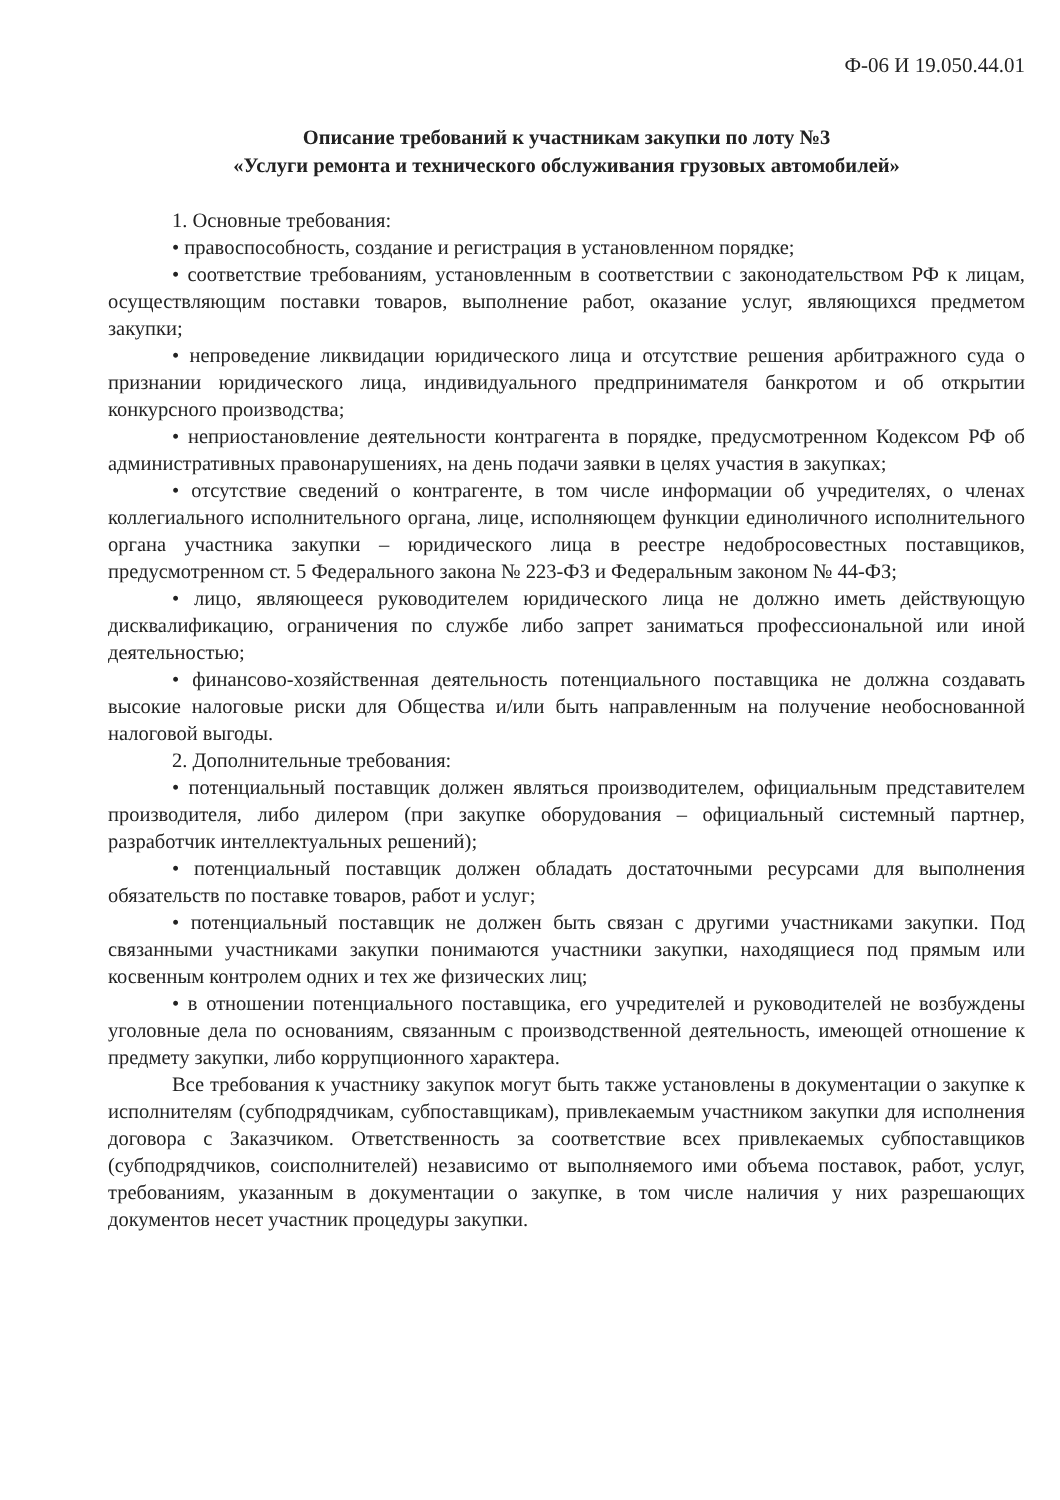Ф-06 И 19.050.44.01
Описание требований к участникам закупки по лоту №3
«Услуги ремонта и технического обслуживания грузовых автомобилей»
1. Основные требования:
• правоспособность, создание и регистрация в установленном порядке;
• соответствие требованиям, установленным в соответствии с законодательством РФ к лицам, осуществляющим поставки товаров, выполнение работ, оказание услуг, являющихся предметом закупки;
• непроведение ликвидации юридического лица и отсутствие решения арбитражного суда о признании юридического лица, индивидуального предпринимателя банкротом и об открытии конкурсного производства;
• неприостановление деятельности контрагента в порядке, предусмотренном Кодексом РФ об административных правонарушениях, на день подачи заявки в целях участия в закупках;
• отсутствие сведений о контрагенте, в том числе информации об учредителях, о членах коллегиального исполнительного органа, лице, исполняющем функции единоличного исполнительного органа участника закупки – юридического лица в реестре недобросовестных поставщиков, предусмотренном ст. 5 Федерального закона № 223-ФЗ и Федеральным законом № 44-ФЗ;
• лицо, являющееся руководителем юридического лица не должно иметь действующую дисквалификацию, ограничения по службе либо запрет заниматься профессиональной или иной деятельностью;
• финансово-хозяйственная деятельность потенциального поставщика не должна создавать высокие налоговые риски для Общества и/или быть направленным на получение необоснованной налоговой выгоды.
2. Дополнительные требования:
• потенциальный поставщик должен являться производителем, официальным представителем производителя, либо дилером (при закупке оборудования – официальный системный партнер, разработчик интеллектуальных решений);
• потенциальный поставщик должен обладать достаточными ресурсами для выполнения обязательств по поставке товаров, работ и услуг;
• потенциальный поставщик не должен быть связан с другими участниками закупки. Под связанными участниками закупки понимаются участники закупки, находящиеся под прямым или косвенным контролем одних и тех же физических лиц;
• в отношении потенциального поставщика, его учредителей и руководителей не возбуждены уголовные дела по основаниям, связанным с производственной деятельность, имеющей отношение к предмету закупки, либо коррупционного характера.
Все требования к участнику закупок могут быть также установлены в документации о закупке к исполнителям (субподрядчикам, субпоставщикам), привлекаемым участником закупки для исполнения договора с Заказчиком. Ответственность за соответствие всех привлекаемых субпоставщиков (субподрядчиков, соисполнителей) независимо от выполняемого ими объема поставок, работ, услуг, требованиям, указанным в документации о закупке, в том числе наличия у них разрешающих документов несет участник процедуры закупки.